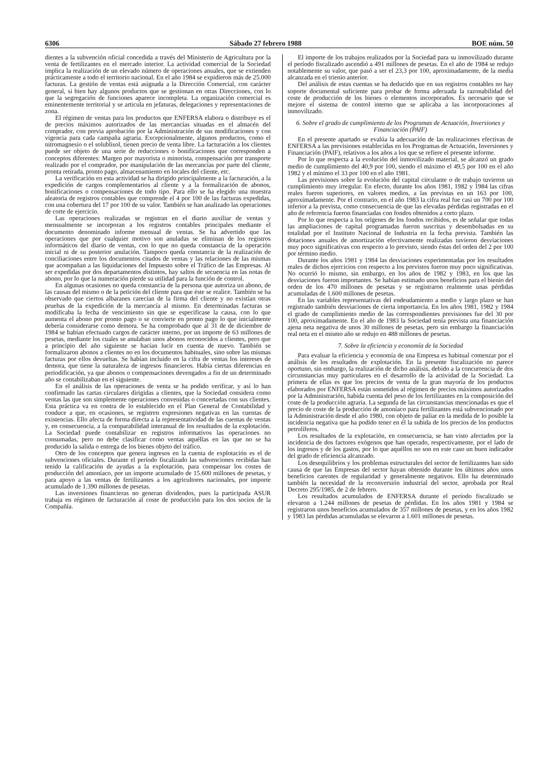6306 Sábado 27 febrero 1988 BOE núm. 50
dientes a la subvención oficial concedida a través del Ministerio de Agricultura por la venta de fertilizantes en el mercado interior. La actividad comercial de la Sociedad implica la realización de un elevado número de operaciones anuales, que se extienden prácticamente a todo el territorio nacional. En el año 1984 se expidieron más de 25.000 facturas. La gestión de ventas está asignada a la Dirección Comercial, con carácter general, si bien hay algunos productos que se gestionan en otras Direcciones, con lo que la segregación de funciones aparece incompleta. La organización comercial es eminentemente territorial y se articula en jefaturas, delegaciones y representaciones de zona.
El régimen de ventas para los productos que ENFERSA elabora o distribuye es el de precios máximos autorizados de las mercancías situadas en el almacén del comprador, con previa aprobación por la Administración de sus modificaciones y con vigencia para cada campaña agraria. Excepcionalmente, algunos productos, como el nitromagnesio o el solublisol, tienen precio de venta libre. La facturación a los clientes puede ser objeto de una serie de reducciones o bonificaciones que corresponden a conceptos diferentes: Margen por mayorista o minorista, compensación por transporte realizado por el comprador, por manipulación de las mercancías por parte del cliente, pronta retirada, pronto pago, almacenamiento en locales del cliente, etc.
La verificación en esta actividad se ha dirigido principalmente a la facturación, a la expedición de cargos complementarios al cliente y a la formalización de abonos, bonificaciones o compensaciones de todo tipo. Para ello se ha elegido una muestra aleatoria de registros contables que comprende el 4 por 100 de las facturas expedidas, con una cobertura del 17 por 100 de su valor. También se han analizado las operaciones de corte de ejercicio.
Las operaciones realizadas se registran en el diario auxiliar de ventas y mensualmente se incorporan a los registros contables principales mediante el documento denominado informe mensual de ventas. Se ha advertido que las operaciones que por cualquier motivo son anuladas se eliminan de los registros informáticos del diario de ventas, con lo que no queda constancia de la operación inicial ni de su posterior anulación. Tampoco queda constancia de la realización de conciliaciones entre los documentos citados de ventas y las relaciones de las mismas que acompañan a las liquidaciones del Impuesto sobre el Tráfico de las Empresas. Al ser expedidas por dos departamentos distintos, hay saltos de secuencia en las notas de abono, por lo que la numeración pierde su utilidad para la función de control.
En algunas ocasiones no queda constancia de la persona que autoriza un abono, de las causas del mismo o de la petición del cliente para que éste se realice. También se ha observado que ciertos albaranes carecían de la firma del cliente y no existían otras pruebas de la expedición de la mercancía al mismo. En determinadas facturas se modificaba la fecha de vencimiento sin que se especificase la causa, con lo que aumenta el abono por pronto pago o se convierte en pronto pago lo que inicialmente debería considerarse como demora. Se ha comprobado que al 31 de de diciembre de 1984 se habían efectuado cargos de carácter interno, por un importe de 63 millones de pesetas, mediante los cuales se anulaban unos abonos reconocidos a clientes, pero que a principio del año siguiente se hacían lucir en cuenta de nuevo. También se formalizaron abonos a clientes no en los documentos habituales, sino sobre las mismas facturas por ellos devueltas. Se habían incluido en la cifra de ventas los intereses de demora, que tiene la naturaleza de ingresos financieros. Había ciertas diferencias en periodificación, ya que abonos o compensaciones devengados a fin de un determinado año se contabilizaban en el siguiente.
En el análisis de las operaciones de venta se ha podido verificar, y así lo han confirmado las cartas circulares dirigidas a clientes, que la Sociedad considera como ventas las que son simplemente operaciones convenidas o concertadas con sus clientes. Esta práctica va en contra de lo establecido en el Plan General de Contabilidad y conduce a que, en ocasiones, se registren expresiones negativas en las cuentas de existencias. Ello afecta de forma directa a la representatividad de las cuentas de ventas y, en consecuencia, a la comparabilidad interanual de los resultados de la explotación. La Sociedad puede contabilizar en registros informativos las operaciones no consumadas, pero no debe clasificar como ventas aquéllas en las que no se ha producido la salida o entrega de los bienes objeto del tráfico.
Otro de los conceptos que genera ingresos en la cuenta de explotación es el de subvenciones oficiales. Durante el período fiscalizado las subvenciones recibidas han tenido la calificación de ayudas a la explotación, para compensar los costes de producción del amoníaco, por un importe acumulado de 15.600 millones de pesetas, y para apoyo a las ventas de fertilizantes a los agricultores nacionales, por importe acumulado de 1.390 millones de pesetas.
Las inversiones financieras no generan dividendos, pues la participada ASUR trabaja en régimen de facturación al coste de producción para los dos socios de la Compañía.
El importe de los trabajos realizados por la Sociedad para su inmovilizado durante el período fiscalizado ascendió a 491 millones de pesetas. En el año de 1984 se redujo notablemente su valor, que pasó a ser el 23,3 por 100, aproximadamente, de la media alcanzada en el trienio anterior.
Del análisis de estas cuentas se ha deducido que en sus registros contables no hay soporte documental suficiente para probar de forma adecuada la razonabilidad del coste de producción de los bienes o elementos incorporados. Es necesario que se mejore el sistema de control interno que se aplicaba a las incorporaciones al inmovilizado.
6. Sobre el grado de cumplimiento de los Programas de Actuación, Inversiones y Financiación (PAIF)
En el presente apartado se evalúa la adecuación de las realizaciones efectivas de ENFERSA a las previsiones establecidas en los Programas de Actuación, Inversiones y Financiación (PAIF), relativos a los años a los que se refiere el presente informe.
Por lo que respecta a la evolución del inmovilizado material, se alcanzó un grado medio de cumplimiento del 40,9 por 100, siendo el máximo el 49,5 por 100 en el año 1982 y el mínimo el 33 por 100 en el año 1981.
Las previsiones sobre la evolución del capital circulante o de trabajo tuvieron un cumplimiento muy irregular. En efecto, durante los años 1981, 1982 y 1984 las cifras reales fueron superiores, en valores medios, a las previstas en un 163 por 100, aproximadamente. Por el contrario, en el año 1983 la cifra real fue casi un 700 por 100 inferior a la prevista, como consecuencia de que las elevadas pérdidas registradas en el año de referencia fueron financiadas con fondos obtenidos a corto plazo.
Por lo que respecta a los orígenes de los fondos recibidos, es de señalar que todas las ampliaciones de capital programadas fueron suscritas y desembolsadas en su totalidad por el Instituto Nacional de Industria en la fecha prevista. También las dotaciones anuales de amortización efectivamente realizadas tuvieron desviaciones muy poco significativas con respecto a lo previsto, siendo éstas del orden del 2 por 100 por término medio.
Durante los años 1981 y 1984 las desviaciones experimentadas por los resultados reales de dichos ejercicios con respecto a los previstos fueron muy poco significativas. No ocurrió lo mismo, sin embargo, en los años de 1982 y 1983, en los que las desviaciones fueron importantes. Se habían estimado unos beneficios para el bienio del orden de los 470 millones de pesetas y se registraron realmente unas pérdidas acumuladas de 1.600 millones de pesetas.
En las variables representativas del endeudamiento a medio y largo plazo se han registrado también desviaciones de cierta importancia. En los años 1981, 1982 y 1984 el grado de cumplimiento medio de las correspondientes previsiones fue del 30 por 100, aproximadamente. En el año de 1983 la Sociedad tenía prevista una financiación ajena neta negativa de unos 30 millones de pesetas, pero sin embargo la financiación real neta en el mismo año se redujo en 488 millones de pesetas.
7. Sobre la eficiencia y economía de la Sociedad
Para evaluar la eficiencia y economía de una Empresa es habitual comenzar por el análisis de los resultados de explotación. En la presente fiscalización no parece oportuno, sin embargo, la realización de dicho análisis, debido a la concurrencia de dos circunstancias muy particulares en el desarrollo de la actividad de la Sociedad. La primera de ellas es que los precios de venta de la gran mayoría de los productos elaborados por ENFERSA están sometidos al régimen de precios máximos autorizados por la Administración, habida cuenta del peso de los fertilizantes en la composición del coste de la producción agraria. La segunda de las circunstancias mencionadas es que el precio de coste de la producción de amoníaco para fertilizantes está subvencionado por la Administración desde el año 1980, con objeto de paliar en la medida de lo posible la incidencia negativa que ha podido tener en él la subida de los precios de los productos petrolíferos.
Los resultados de la explotación, en consecuencia, se han visto afectados por la incidencia de dos factores exógenos que han operado, respectivamente, por el lado de los ingresos y de los gastos, por lo que aquéllos no son en este caso un buen indicador del grado de eficiencia alcanzado.
Los desequilibrios y los problemas estructurales del sector de fertilizantes han sido causa de que las Empresas del sector hayan obtenido durante los últimos años unos beneficios carentes de regularidad y generalmente negativos. Ello ha determinado también la necesidad de la reconversión industrial del sector, aprobada por Real Decreto 295/1985, de 2 de febrero.
Los resultados acumulados de ENFERSA durante el período fiscalizado se elevaron a 1.244 millones de pesetas de pérdidas. En los años 1981 y 1984 se registraron unos beneficios acumulados de 357 millones de pesetas, y en los años 1982 y 1983 las pérdidas acumuladas se elevaron a 1.601 millones de pesetas.